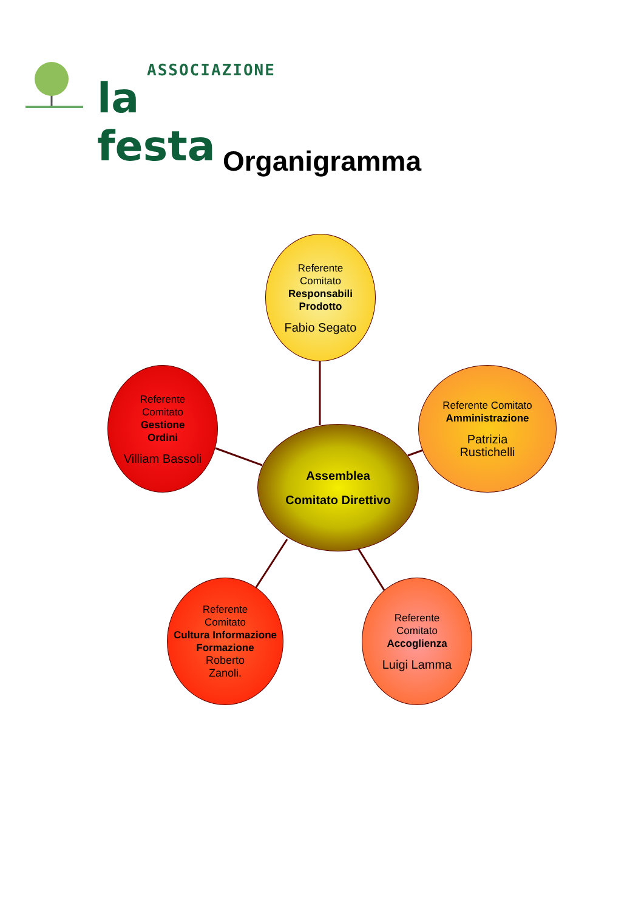ASSOCIAZIONE
la festa
Organigramma
Referente
Comitato
Responsabili Prodotto
Fabio Segato
Referente
Comitato
Gestione
Ordini
Villiam Bassoli
Referente Comitato
Amministrazione
Patrizia
Rustichelli
Assemblea
Comitato Direttivo
Referente
Comitato
Cultura Informazione Formazione
Roberto
Zanoli.
Referente
Comitato
Accoglienza
Luigi Lamma